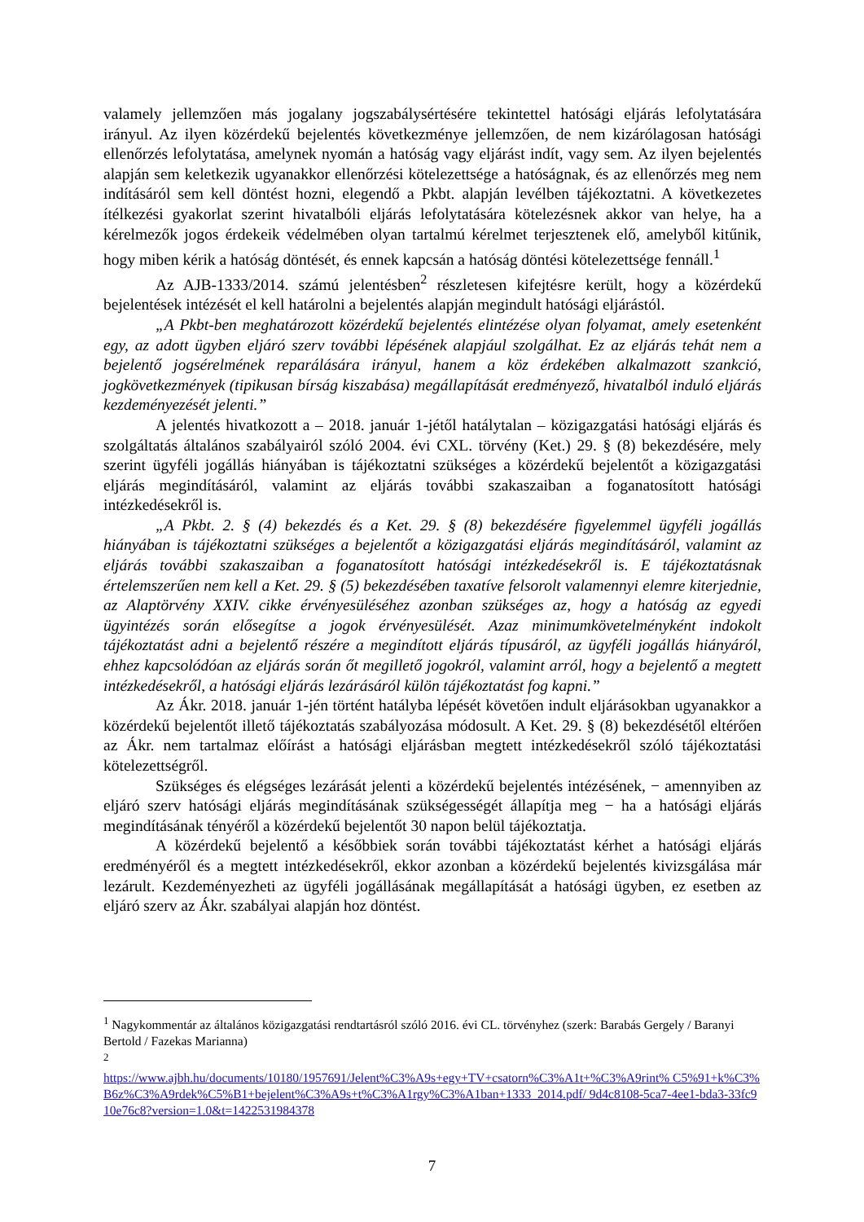valamely jellemzően más jogalany jogszabálysértésére tekintettel hatósági eljárás lefolytatására irányul. Az ilyen közérdekű bejelentés következménye jellemzően, de nem kizárólagosan hatósági ellenőrzés lefolytatása, amelynek nyomán a hatóság vagy eljárást indít, vagy sem. Az ilyen bejelentés alapján sem keletkezik ugyanakkor ellenőrzési kötelezettsége a hatóságnak, és az ellenőrzés meg nem indításáról sem kell döntést hozni, elegendő a Pkbt. alapján levélben tájékoztatni. A következetes ítélkezési gyakorlat szerint hivatalbóli eljárás lefolytatására kötelezésnek akkor van helye, ha a kérelmezők jogos érdekeik védelmében olyan tartalmú kérelmet terjesztenek elő, amelyből kitűnik, hogy miben kérik a hatóság döntését, és ennek kapcsán a hatóság döntési kötelezettsége fennáll.<sup>1</sup>
Az AJB-1333/2014. számú jelentésben<sup>2</sup> részletesen kifejtésre került, hogy a közérdekű bejelentések intézését el kell határolni a bejelentés alapján megindult hatósági eljárástól.
„A Pkbt-ben meghatározott közérdekű bejelentés elintézése olyan folyamat, amely esetenként egy, az adott ügyben eljáró szerv további lépésének alapjául szolgálhat. Ez az eljárás tehát nem a bejelentő jogsérelmének reparálására irányul, hanem a köz érdekében alkalmazott szankció, jogkövetkezmények (tipikusan bírság kiszabása) megállapítását eredményező, hivatalból induló eljárás kezdeményezését jelenti.”
A jelentés hivatkozott a – 2018. január 1-jétől hatálytalan – közigazgatási hatósági eljárás és szolgáltatás általános szabályairól szóló 2004. évi CXL. törvény (Ket.) 29. § (8) bekezdésére, mely szerint ügyféli jogállás hiányában is tájékoztatni szükséges a közérdekű bejelentőt a közigazgatási eljárás megindításáról, valamint az eljárás további szakaszaiban a foganatosított hatósági intézkedésekről is.
„A Pkbt. 2. § (4) bekezdés és a Ket. 29. § (8) bekezdésére figyelemmel ügyféli jogállás hiányában is tájékoztatni szükséges a bejelentőt a közigazgatási eljárás megindításáról, valamint az eljárás további szakaszaiban a foganatosított hatósági intézkedésekről is. E tájékoztatásnak értelemszerűen nem kell a Ket. 29. § (5) bekezdésében taxatíve felsorolt valamennyi elemre kiterjednie, az Alaptörvény XXIV. cikke érvényesüléséhez azonban szükséges az, hogy a hatóság az egyedi ügyintézés során elősegítse a jogok érvényesülését. Azaz minimumkövetelményként indokolt tájékoztatást adni a bejelentő részére a megindított eljárás típusáról, az ügyféli jogállás hiányáról, ehhez kapcsolódóan az eljárás során őt megillető jogokról, valamint arról, hogy a bejelentő a megtett intézkedésekről, a hatósági eljárás lezárásáról külön tájékoztatást fog kapni.”
Az Ákr. 2018. január 1-jén történt hatályba lépését követően indult eljárásokban ugyanakkor a közérdekű bejelentőt illető tájékoztatás szabályozása módosult. A Ket. 29. § (8) bekezdésétől eltérően az Ákr. nem tartalmaz előírást a hatósági eljárásban megtett intézkedésekről szóló tájékoztatási kötelezettségről.
Szükséges és elégséges lezárását jelenti a közérdekű bejelentés intézésének, − amennyiben az eljáró szerv hatósági eljárás megindításának szükségességét állapítja meg − ha a hatósági eljárás megindításának tényéről a közérdekű bejelentőt 30 napon belül tájékoztatja.
A közérdekű bejelentő a későbbiek során további tájékoztatást kérhet a hatósági eljárás eredményéről és a megtett intézkedésekről, ekkor azonban a közérdekű bejelentés kivizsgálása már lezárult. Kezdeményezheti az ügyféli jogállásának megállapítását a hatósági ügyben, ez esetben az eljáró szerv az Ákr. szabályai alapján hoz döntést.
<sup>1</sup> Nagykommentár az általános közigazgatási rendtartásról szóló 2016. évi CL. törvényhez (szerk: Barabás Gergely / Baranyi Bertold / Fazekas Marianna)
<sup>2</sup>
https://www.ajbh.hu/documents/10180/1957691/Jelent%C3%A9s+egy+TV+csatorn%C3%A1t+%C3%A9rint% C5%91+k%C3%B6z%C3%A9rdek%C5%B1+bejelent%C3%A9s+t%C3%A1rgy%C3%A1ban+1333_2014.pdf/ 9d4c8108-5ca7-4ee1-bda3-33fc910e76c8?version=1.0&t=1422531984378
7